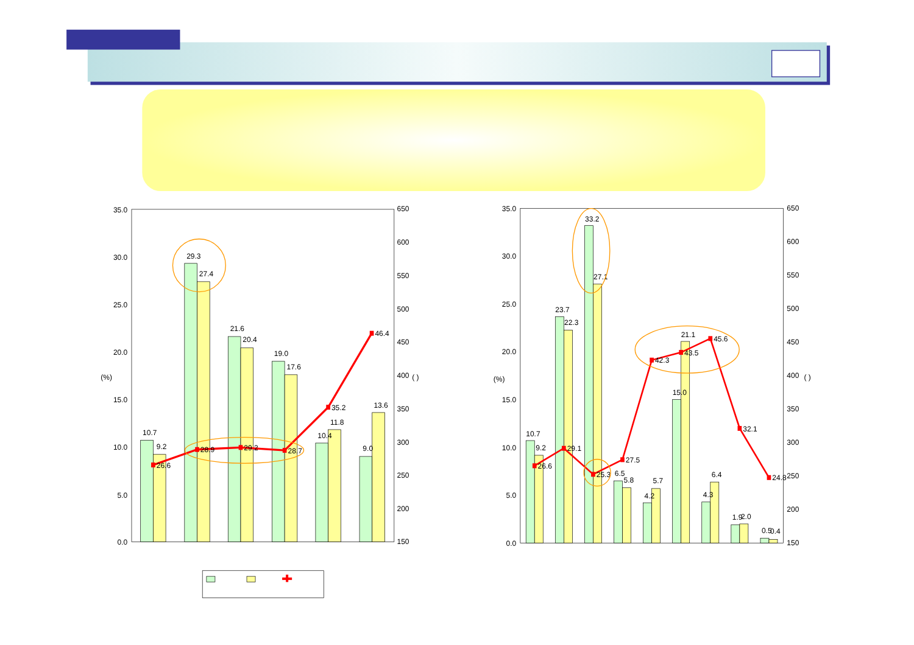35.0
30.0
25.0
20.0
15.0
10.0
5.0
0.0
650
600
550
500
450
400
350
300
250
200
150
(%)
( )
10.7
9.2
29.3
27.4
21.6
20.4
19.0
17.6
10.4
11.8
9.0
13.6
26.6
28.9
29.2
28.7
35.2
46.4
35.0
30.0
25.0
20.0
15.0
10.0
5.0
0.0
650
600
550
500
450
400
350
300
250
200
150
(%)
( )
10.7
9.2
23.7
22.3
33.2
27.1
6.5
5.8
4.2
5.7
15.0
21.1
4.3
6.4
1.9
2.0
0.5
0.4
26.6
29.1
25.3
27.5
42.3
43.5
45.6
32.1
24.8